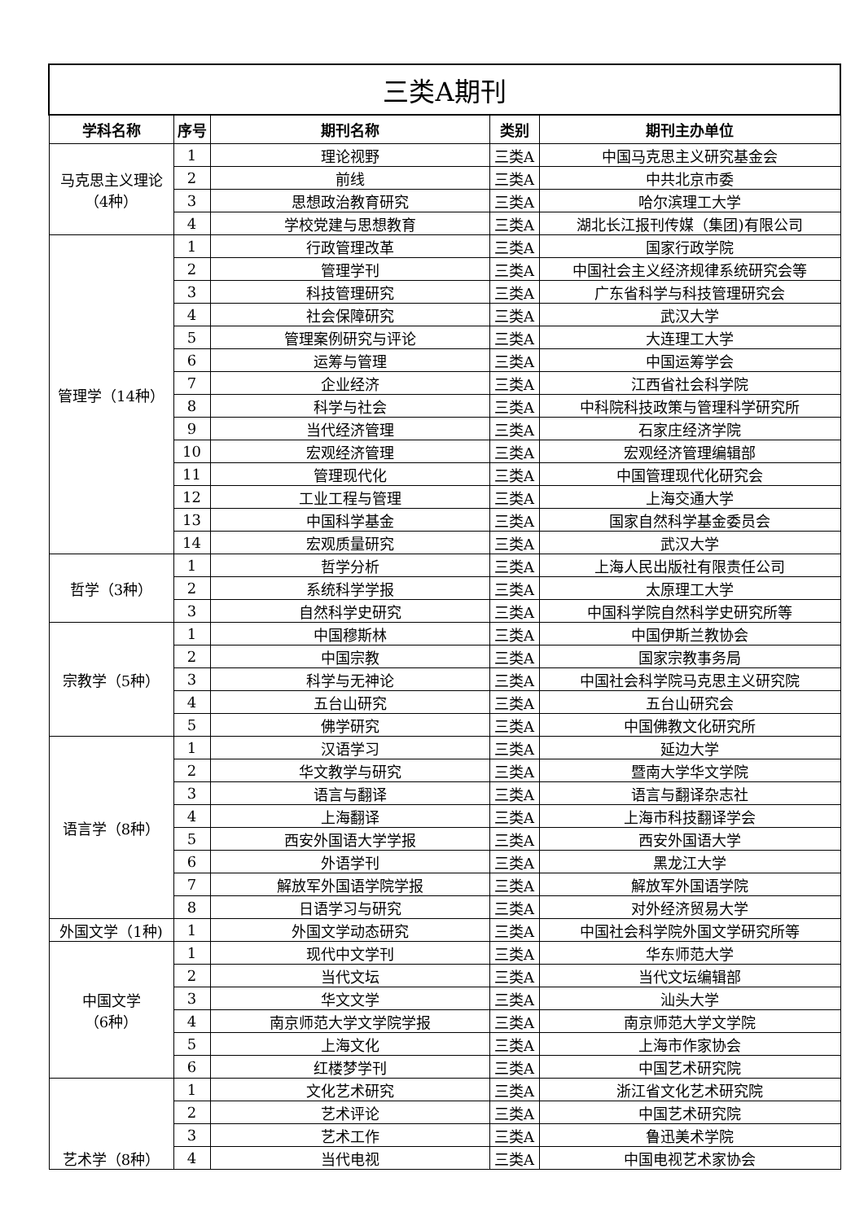| 三类A期刊 | | | | |
| 学科名称 | 序号 | 期刊名称 | 类别 | 期刊主办单位 |
| 马克思主义理论 （4种） | 1 | 理论视野 | 三类A | 中国马克思主义研究基金会 |
| | 2 | 前线 | 三类A | 中共北京市委 |
| | 3 | 思想政治教育研究 | 三类A | 哈尔滨理工大学 |
| | 4 | 学校党建与思想教育 | 三类A | 湖北长江报刊传媒（集团)有限公司 |
| 管理学（14种） | 1 | 行政管理改革 | 三类A | 国家行政学院 |
| | 2 | 管理学刊 | 三类A | 中国社会主义经济规律系统研究会等 |
| | 3 | 科技管理研究 | 三类A | 广东省科学与科技管理研究会 |
| | 4 | 社会保障研究 | 三类A | 武汉大学 |
| | 5 | 管理案例研究与评论 | 三类A | 大连理工大学 |
| | 6 | 运筹与管理 | 三类A | 中国运筹学会 |
| | 7 | 企业经济 | 三类A | 江西省社会科学院 |
| | 8 | 科学与社会 | 三类A | 中科院科技政策与管理科学研究所 |
| | 9 | 当代经济管理 | 三类A | 石家庄经济学院 |
| | 10 | 宏观经济管理 | 三类A | 宏观经济管理编辑部 |
| | 11 | 管理现代化 | 三类A | 中国管理现代化研究会 |
| | 12 | 工业工程与管理 | 三类A | 上海交通大学 |
| | 13 | 中国科学基金 | 三类A | 国家自然科学基金委员会 |
| | 14 | 宏观质量研究 | 三类A | 武汉大学 |
| 哲学（3种） | 1 | 哲学分析 | 三类A | 上海人民出版社有限责任公司 |
| | 2 | 系统科学学报 | 三类A | 太原理工大学 |
| | 3 | 自然科学史研究 | 三类A | 中国科学院自然科学史研究所等 |
| 宗教学（5种） | 1 | 中国穆斯林 | 三类A | 中国伊斯兰教协会 |
| | 2 | 中国宗教 | 三类A | 国家宗教事务局 |
| | 3 | 科学与无神论 | 三类A | 中国社会科学院马克思主义研究院 |
| | 4 | 五台山研究 | 三类A | 五台山研究会 |
| | 5 | 佛学研究 | 三类A | 中国佛教文化研究所 |
| 语言学（8种） | 1 | 汉语学习 | 三类A | 延边大学 |
| | 2 | 华文教学与研究 | 三类A | 暨南大学华文学院 |
| | 3 | 语言与翻译 | 三类A | 语言与翻译杂志社 |
| | 4 | 上海翻译 | 三类A | 上海市科技翻译学会 |
| | 5 | 西安外国语大学学报 | 三类A | 西安外国语大学 |
| | 6 | 外语学刊 | 三类A | 黑龙江大学 |
| | 7 | 解放军外国语学院学报 | 三类A | 解放军外国语学院 |
| | 8 | 日语学习与研究 | 三类A | 对外经济贸易大学 |
| 外国文学（1种) | 1 | 外国文学动态研究 | 三类A | 中国社会科学院外国文学研究所等 |
| 中国文学 （6种） | 1 | 现代中文学刊 | 三类A | 华东师范大学 |
| | 2 | 当代文坛 | 三类A | 当代文坛编辑部 |
| | 3 | 华文文学 | 三类A | 汕头大学 |
| | 4 | 南京师范大学文学院学报 | 三类A | 南京师范大学文学院 |
| | 5 | 上海文化 | 三类A | 上海市作家协会 |
| | 6 | 红楼梦学刊 | 三类A | 中国艺术研究院 |
| 艺术学（8种） | 1 | 文化艺术研究 | 三类A | 浙江省文化艺术研究院 |
| | 2 | 艺术评论 | 三类A | 中国艺术研究院 |
| | 3 | 艺术工作 | 三类A | 鲁迅美术学院 |
| | 4 | 当代电视 | 三类A | 中国电视艺术家协会 |